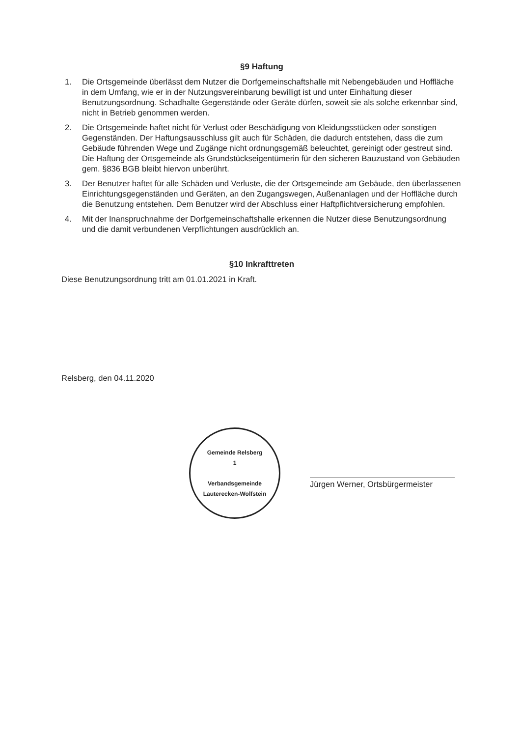§9 Haftung
1. Die Ortsgemeinde überlässt dem Nutzer die Dorfgemeinschaftshalle mit Nebengebäuden und Hoffläche in dem Umfang, wie er in der Nutzungsvereinbarung bewilligt ist und unter Einhaltung dieser Benutzungsordnung. Schadhalte Gegenstände oder Geräte dürfen, soweit sie als solche erkennbar sind, nicht in Betrieb genommen werden.
2. Die Ortsgemeinde haftet nicht für Verlust oder Beschädigung von Kleidungsstücken oder sonstigen Gegenständen. Der Haftungsausschluss gilt auch für Schäden, die dadurch entstehen, dass die zum Gebäude führenden Wege und Zugänge nicht ordnungsgemäß beleuchtet, gereinigt oder gestreut sind. Die Haftung der Ortsgemeinde als Grundstückseigentümerin für den sicheren Bauzustand von Gebäuden gem. §836 BGB bleibt hiervon unberührt.
3. Der Benutzer haftet für alle Schäden und Verluste, die der Ortsgemeinde am Gebäude, den überlassenen Einrichtungsgegenständen und Geräten, an den Zugangswegen, Außenanlagen und der Hoffläche durch die Benutzung entstehen. Dem Benutzer wird der Abschluss einer Haftpflichtversicherung empfohlen.
4. Mit der Inanspruchnahme der Dorfgemeinschaftshalle erkennen die Nutzer diese Benutzungsordnung und die damit verbundenen Verpflichtungen ausdrücklich an.
§10 Inkrafttreten
Diese Benutzungsordnung tritt am 01.01.2021 in Kraft.
Relsberg, den 04.11.2020
Gemeinde Relsberg
1
Verbandsgemeinde
Lauterecken-Wolfstein
Jürgen Werner, Ortsbürgermeister